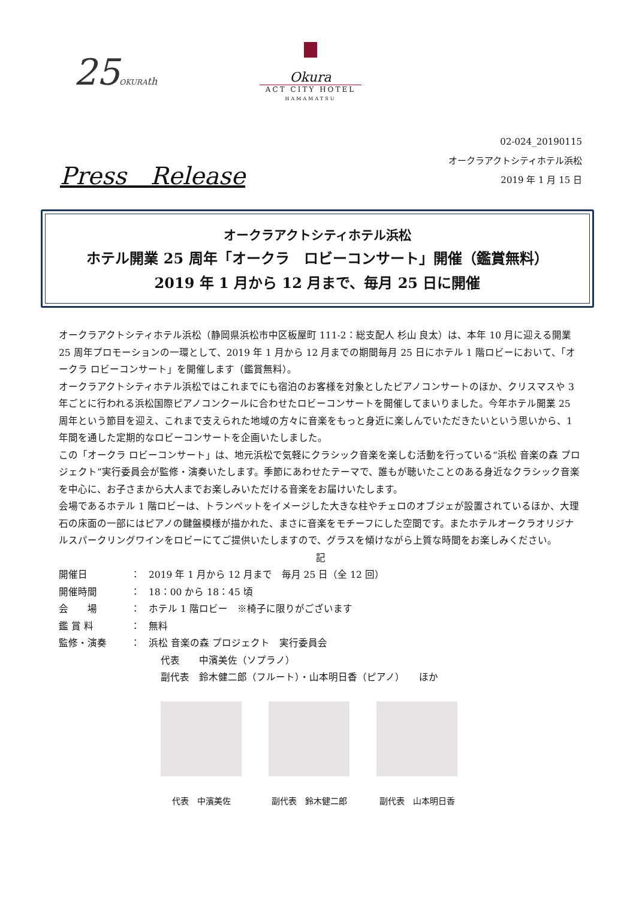25OKURA th
Okura
ACT CITY HOTEL
HAMAMATSU
02-024_20190115
オークラアクトシティホテル浜松
2019 年 1 月 15 日
Press　Release
オークラアクトシティホテル浜松
ホテル開業 25 周年「オークラ　ロビーコンサート」開催（鑑賞無料）
2019 年 1 月から 12 月まで、毎月 25 日に開催
オークラアクトシティホテル浜松（静岡県浜松市中区板屋町 111-2：総支配人 杉山 良太）は、本年 10 月に迎える開業 25 周年プロモーションの一環として、2019 年 1 月から 12 月までの期間毎月 25 日にホテル 1 階ロビーにおいて、「オークラ ロビーコンサート」を開催します（鑑賞無料）。
オークラアクトシティホテル浜松ではこれまでにも宿泊のお客様を対象としたピアノコンサートのほか、クリスマスや 3 年ごとに行われる浜松国際ピアノコンクールに合わせたロビーコンサートを開催してまいりました。今年ホテル開業 25 周年という節目を迎え、これまで支えられた地域の方々に音楽をもっと身近に楽しんでいただきたいという思いから、1 年間を通した定期的なロビーコンサートを企画いたしました。
この「オークラ ロビーコンサート」は、地元浜松で気軽にクラシック音楽を楽しむ活動を行っている“浜松 音楽の森 プロジェクト”実行委員会が監修・演奏いたします。季節にあわせたテーマで、誰もが聴いたことのある身近なクラシック音楽を中心に、お子さまから大人までお楽しみいただける音楽をお届けいたします。
会場であるホテル 1 階ロビーは、トランペットをイメージした大きな柱やチェロのオブジェが設置されているほか、大理石の床面の一部にはピアノの鍵盤模様が描かれた、まさに音楽をモチーフにした空間です。またホテルオークラオリジナルスパークリングワインをロビーにてご提供いたしますので、グラスを傾けながら上質な時間をお楽しみください。
記
開催日 ： 2019 年 1 月から 12 月まで　毎月 25 日（全 12 回）
開催時間 ： 18：00 から 18：45 頃
会　　場 ： ホテル 1 階ロビー　※椅子に限りがございます
鑑 賞 料 ： 無料
監修・演奏 ： 浜松 音楽の森 プロジェクト　実行委員会
代表　　中濱美佐（ソプラノ）
副代表　鈴木健二郎（フルート）・山本明日香（ピアノ）　　ほか
代表　中濱美佐 副代表　鈴木健二郎 副代表　山本明日香